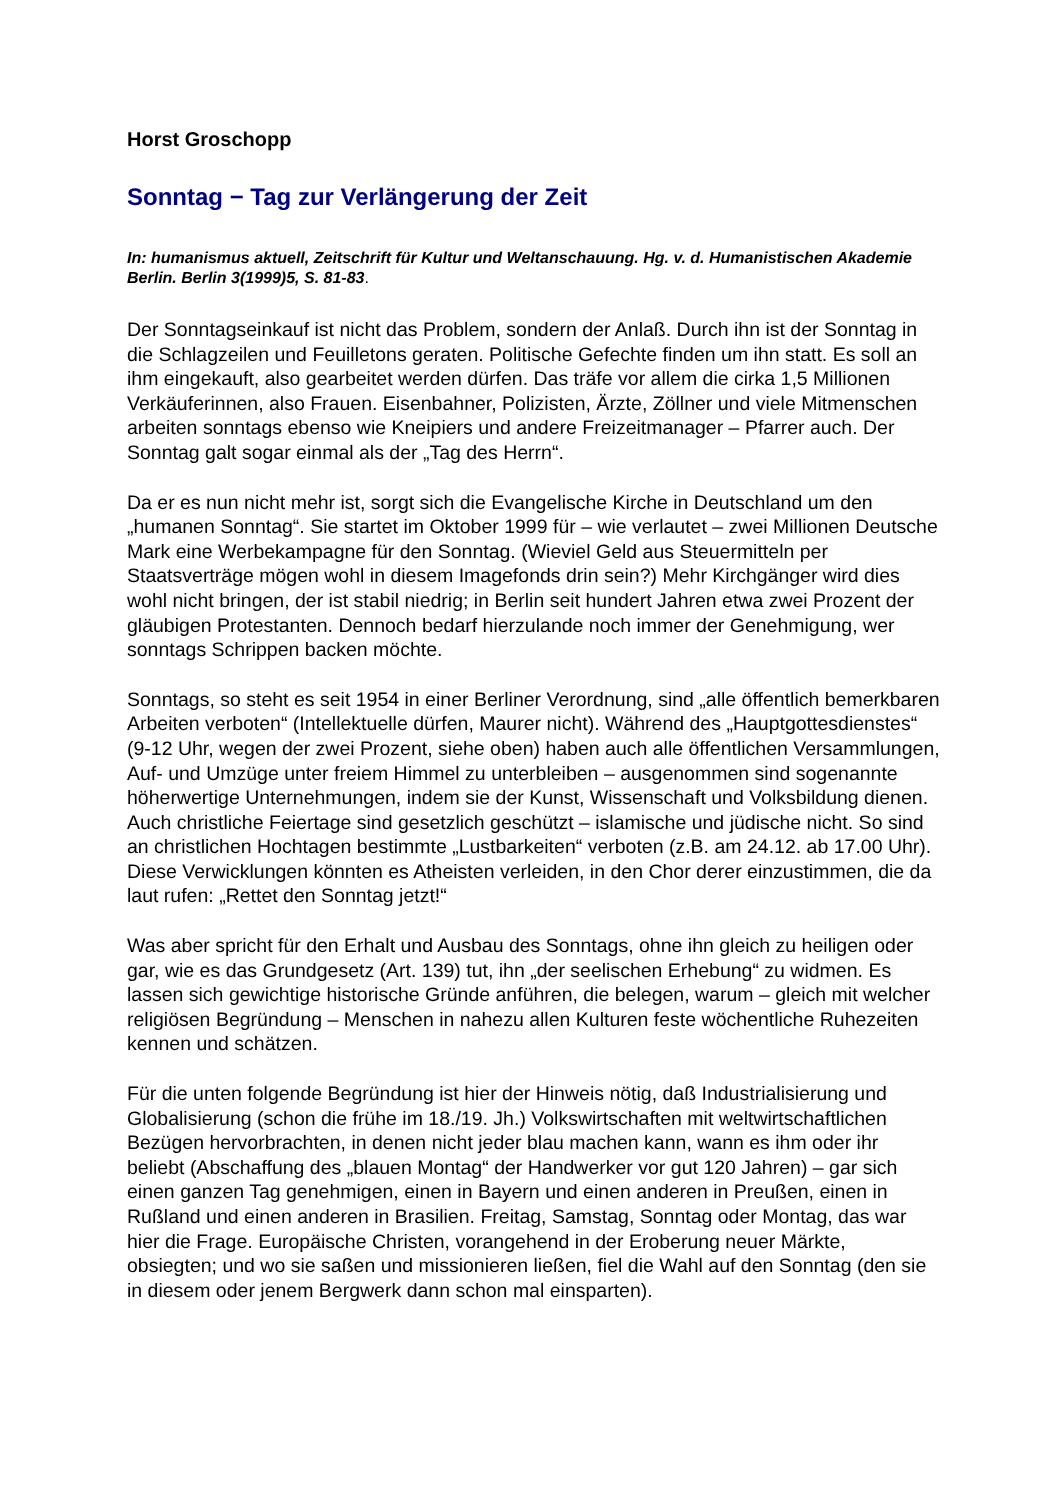Horst Groschopp
Sonntag − Tag zur Verlängerung der Zeit
In: humanismus aktuell, Zeitschrift für Kultur und Weltanschauung. Hg. v. d. Humanistischen Akademie Berlin. Berlin 3(1999)5, S. 81-83.
Der Sonntagseinkauf ist nicht das Problem, sondern der Anlaß. Durch ihn ist der Sonntag in die Schlagzeilen und Feuilletons geraten. Politische Gefechte finden um ihn statt. Es soll an ihm eingekauft, also gearbeitet werden dürfen. Das träfe vor allem die cirka 1,5 Millionen Verkäuferinnen, also Frauen. Eisenbahner, Polizisten, Ärzte, Zöllner und viele Mitmenschen arbeiten sonntags ebenso wie Kneipiers und andere Freizeitmanager – Pfarrer auch. Der Sonntag galt sogar einmal als der „Tag des Herrn“.
Da er es nun nicht mehr ist, sorgt sich die Evangelische Kirche in Deutschland um den „humanen Sonntag“. Sie startet im Oktober 1999 für – wie verlautet – zwei Millionen Deutsche Mark eine Werbekampagne für den Sonntag. (Wieviel Geld aus Steuermitteln per Staatsverträge mögen wohl in diesem Imagefonds drin sein?) Mehr Kirchgänger wird dies wohl nicht bringen, der ist stabil niedrig; in Berlin seit hundert Jahren etwa zwei Prozent der gläubigen Protestanten. Dennoch bedarf hierzulande noch immer der Genehmigung, wer sonntags Schrippen backen möchte.
Sonntags, so steht es seit 1954 in einer Berliner Verordnung, sind „alle öffentlich bemerkbaren Arbeiten verboten“ (Intellektuelle dürfen, Maurer nicht). Während des „Hauptgottesdienstes“ (9-12 Uhr, wegen der zwei Prozent, siehe oben) haben auch alle öffentlichen Versammlungen, Auf- und Umzüge unter freiem Himmel zu unterbleiben – ausgenommen sind sogenannte höherwertige Unternehmungen, indem sie der Kunst, Wissenschaft und Volksbildung dienen. Auch christliche Feiertage sind gesetzlich geschützt – islamische und jüdische nicht. So sind an christlichen Hochtagen bestimmte „Lustbarkeiten“ verboten (z.B. am 24.12. ab 17.00 Uhr). Diese Verwicklungen könnten es Atheisten verleiden, in den Chor derer einzustimmen, die da laut rufen: „Rettet den Sonntag jetzt!“
Was aber spricht für den Erhalt und Ausbau des Sonntags, ohne ihn gleich zu heiligen oder gar, wie es das Grundgesetz (Art. 139) tut, ihn „der seelischen Erhebung“ zu widmen. Es lassen sich gewichtige historische Gründe anführen, die belegen, warum – gleich mit welcher religiösen Begründung – Menschen in nahezu allen Kulturen feste wöchentliche Ruhezeiten kennen und schätzen.
Für die unten folgende Begründung ist hier der Hinweis nötig, daß Industrialisierung und Globalisierung (schon die frühe im 18./19. Jh.) Volkswirtschaften mit weltwirtschaftlichen Bezügen hervorbrachten, in denen nicht jeder blau machen kann, wann es ihm oder ihr beliebt (Abschaffung des „blauen Montag“ der Handwerker vor gut 120 Jahren) – gar sich einen ganzen Tag genehmigen, einen in Bayern und einen anderen in Preußen, einen in Rußland und einen anderen in Brasilien. Freitag, Samstag, Sonntag oder Montag, das war hier die Frage. Europäische Christen, vorangehend in der Eroberung neuer Märkte, obsiegten; und wo sie saßen und missionieren ließen, fiel die Wahl auf den Sonntag (den sie in diesem oder jenem Bergwerk dann schon mal einsparten).